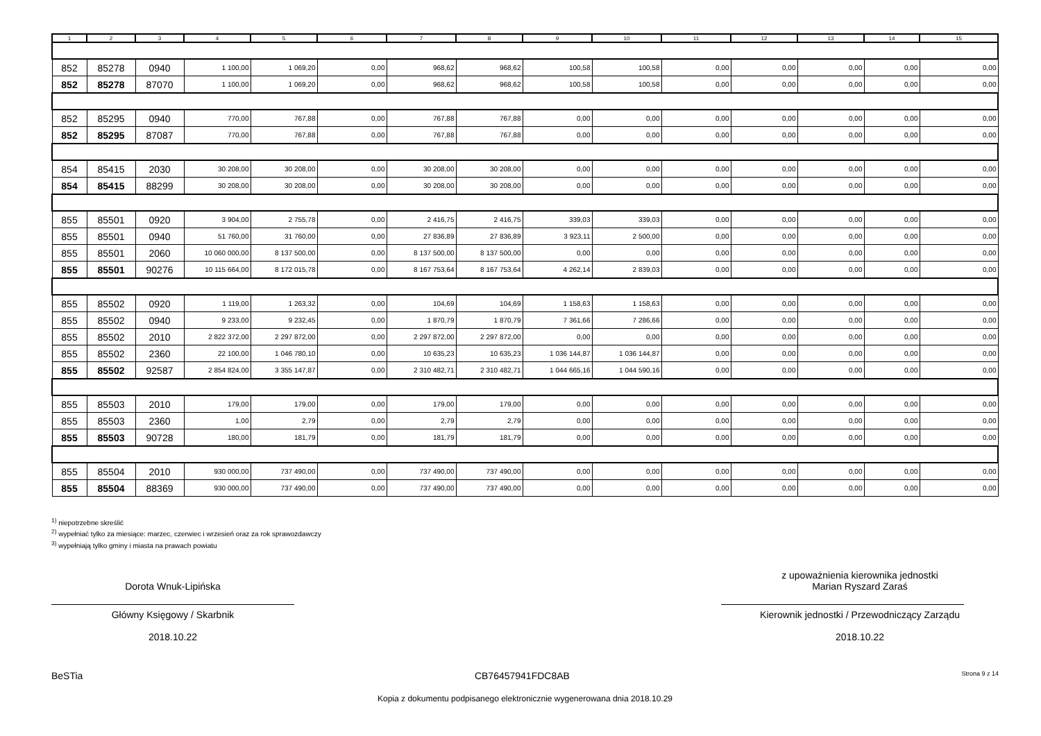| 1 | 2 | 3 | 4 | 5 | 6 | 7 | 8 | 9 | 10 | 11 | 12 | 13 | 14 | 15 |
| --- | --- | --- | --- | --- | --- | --- | --- | --- | --- | --- | --- | --- | --- | --- |
| 852 | 85278 | 0940 | 1 100,00 | 1 069,20 | 0,00 | 968,62 | 968,62 | 100,58 | 100,58 | 0,00 | 0,00 | 0,00 | 0,00 | 0,00 |
| 852 | 85278 | 87070 | 1 100,00 | 1 069,20 | 0,00 | 968,62 | 968,62 | 100,58 | 100,58 | 0,00 | 0,00 | 0,00 | 0,00 | 0,00 |
| 852 | 85295 | 0940 | 770,00 | 767,88 | 0,00 | 767,88 | 767,88 | 0,00 | 0,00 | 0,00 | 0,00 | 0,00 | 0,00 | 0,00 |
| 852 | 85295 | 87087 | 770,00 | 767,88 | 0,00 | 767,88 | 767,88 | 0,00 | 0,00 | 0,00 | 0,00 | 0,00 | 0,00 | 0,00 |
| 854 | 85415 | 2030 | 30 208,00 | 30 208,00 | 0,00 | 30 208,00 | 30 208,00 | 0,00 | 0,00 | 0,00 | 0,00 | 0,00 | 0,00 | 0,00 |
| 854 | 85415 | 88299 | 30 208,00 | 30 208,00 | 0,00 | 30 208,00 | 30 208,00 | 0,00 | 0,00 | 0,00 | 0,00 | 0,00 | 0,00 | 0,00 |
| 855 | 85501 | 0920 | 3 904,00 | 2 755,78 | 0,00 | 2 416,75 | 2 416,75 | 339,03 | 339,03 | 0,00 | 0,00 | 0,00 | 0,00 | 0,00 |
| 855 | 85501 | 0940 | 51 760,00 | 31 760,00 | 0,00 | 27 836,89 | 27 836,89 | 3 923,11 | 2 500,00 | 0,00 | 0,00 | 0,00 | 0,00 | 0,00 |
| 855 | 85501 | 2060 | 10 060 000,00 | 8 137 500,00 | 0,00 | 8 137 500,00 | 8 137 500,00 | 0,00 | 0,00 | 0,00 | 0,00 | 0,00 | 0,00 | 0,00 |
| 855 | 85501 | 90276 | 10 115 664,00 | 8 172 015,78 | 0,00 | 8 167 753,64 | 8 167 753,64 | 4 262,14 | 2 839,03 | 0,00 | 0,00 | 0,00 | 0,00 | 0,00 |
| 855 | 85502 | 0920 | 1 119,00 | 1 263,32 | 0,00 | 104,69 | 104,69 | 1 158,63 | 1 158,63 | 0,00 | 0,00 | 0,00 | 0,00 | 0,00 |
| 855 | 85502 | 0940 | 9 233,00 | 9 232,45 | 0,00 | 1 870,79 | 1 870,79 | 7 361,66 | 7 286,66 | 0,00 | 0,00 | 0,00 | 0,00 | 0,00 |
| 855 | 85502 | 2010 | 2 822 372,00 | 2 297 872,00 | 0,00 | 2 297 872,00 | 2 297 872,00 | 0,00 | 0,00 | 0,00 | 0,00 | 0,00 | 0,00 | 0,00 |
| 855 | 85502 | 2360 | 22 100,00 | 1 046 780,10 | 0,00 | 10 635,23 | 10 635,23 | 1 036 144,87 | 1 036 144,87 | 0,00 | 0,00 | 0,00 | 0,00 | 0,00 |
| 855 | 85502 | 92587 | 2 854 824,00 | 3 355 147,87 | 0,00 | 2 310 482,71 | 2 310 482,71 | 1 044 665,16 | 1 044 590,16 | 0,00 | 0,00 | 0,00 | 0,00 | 0,00 |
| 855 | 85503 | 2010 | 179,00 | 179,00 | 0,00 | 179,00 | 179,00 | 0,00 | 0,00 | 0,00 | 0,00 | 0,00 | 0,00 | 0,00 |
| 855 | 85503 | 2360 | 1,00 | 2,79 | 0,00 | 2,79 | 2,79 | 0,00 | 0,00 | 0,00 | 0,00 | 0,00 | 0,00 | 0,00 |
| 855 | 85503 | 90728 | 180,00 | 181,79 | 0,00 | 181,79 | 181,79 | 0,00 | 0,00 | 0,00 | 0,00 | 0,00 | 0,00 | 0,00 |
| 855 | 85504 | 2010 | 930 000,00 | 737 490,00 | 0,00 | 737 490,00 | 737 490,00 | 0,00 | 0,00 | 0,00 | 0,00 | 0,00 | 0,00 | 0,00 |
| 855 | 85504 | 88369 | 930 000,00 | 737 490,00 | 0,00 | 737 490,00 | 737 490,00 | 0,00 | 0,00 | 0,00 | 0,00 | 0,00 | 0,00 | 0,00 |
<sup>1)</sup> niepotrzebne skreślić
<sup>2)</sup> wypełniać tylko za miesiące: marzec, czerwiec i wrzesień oraz za rok sprawozdawczy
<sup>3)</sup> wypełniają tylko gminy i miasta na prawach powiatu
Dorota Wnuk-Lipińska
Główny Księgowy / Skarbnik
2018.10.22
z upoważnienia kierownika jednostki
Marian Ryszard Zaraś
Kierownik jednostki / Przewodniczący Zarządu
2018.10.22
BeSTia CB76457941FDC8AB Strona 9 z 14
Kopia z dokumentu podpisanego elektronicznie wygenerowana dnia 2018.10.29